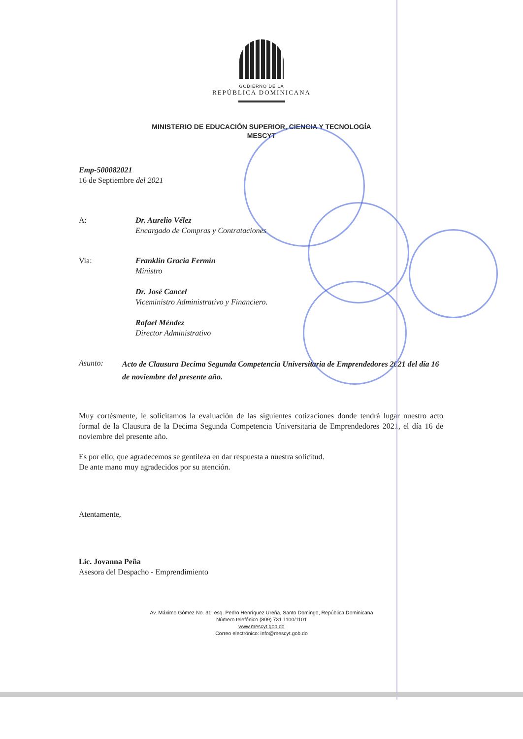GOBIERNO DE LA
REPÚBLICA DOMINICANA
MINISTERIO DE EDUCACIÓN SUPERIOR, CIENCIA Y TECNOLOGÍA
MESCYT
Emp-500082021
16 de Septiembre del 2021
A: Dr. Aurelio Vélez
Encargado de Compras y Contrataciones
Via: Franklin Gracia Fermín
Ministro
Dr. José Cancel
Viceministro Administrativo y Financiero.
Rafael Méndez
Director Administrativo
Asunto:
Acto de Clausura Decima Segunda Competencia Universitaria de Emprendedores 2021 del día 16 de noviembre del presente año.
Muy cortésmente, le solicitamos la evaluación de las siguientes cotizaciones donde tendrá lugar nuestro acto formal de la Clausura de la Decima Segunda Competencia Universitaria de Emprendedores 2021, el día 16 de noviembre del presente año.
Es por ello, que agradecemos se gentileza en dar respuesta a nuestra solicitud.
De ante mano muy agradecidos por su atención.
Atentamente,
Lic. Jovanna Peña
Asesora del Despacho - Emprendimiento
Av. Máximo Gómez No. 31, esq. Pedro Henríquez Ureña, Santo Domingo, República Dominicana
Número telefónico (809) 731 1100/1101
www.mescyt.gob.do
Correo electrónico: info@mescyt.gob.do